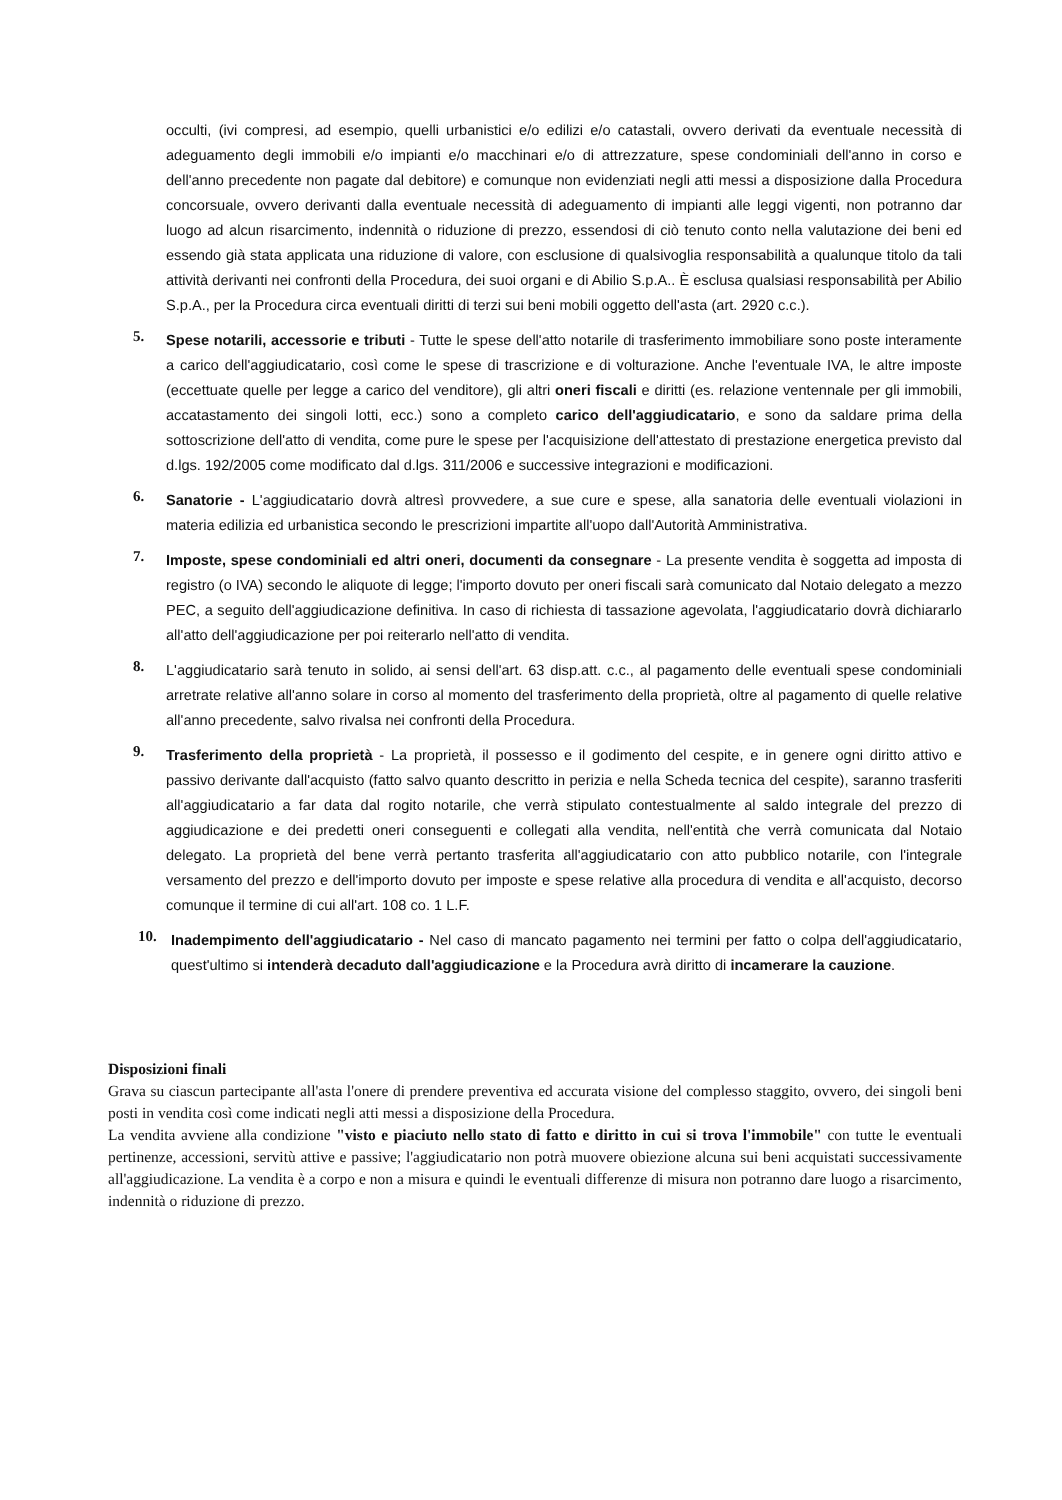occulti, (ivi compresi, ad esempio, quelli urbanistici e/o edilizi e/o catastali, ovvero derivati da eventuale necessità di adeguamento degli immobili e/o impianti e/o macchinari e/o di attrezzature, spese condominiali dell'anno in corso e dell'anno precedente non pagate dal debitore) e comunque non evidenziati negli atti messi a disposizione dalla Procedura concorsuale, ovvero derivanti dalla eventuale necessità di adeguamento di impianti alle leggi vigenti, non potranno dar luogo ad alcun risarcimento, indennità o riduzione di prezzo, essendosi di ciò tenuto conto nella valutazione dei beni ed essendo già stata applicata una riduzione di valore, con esclusione di qualsivoglia responsabilità a qualunque titolo da tali attività derivanti nei confronti della Procedura, dei suoi organi e di Abilio S.p.A.. È esclusa qualsiasi responsabilità per Abilio S.p.A., per la Procedura circa eventuali diritti di terzi sui beni mobili oggetto dell'asta (art. 2920 c.c.).
5.
Spese notarili, accessorie e tributi - Tutte le spese dell'atto notarile di trasferimento immobiliare sono poste interamente a carico dell'aggiudicatario, così come le spese di trascrizione e di volturazione. Anche l'eventuale IVA, le altre imposte (eccettuate quelle per legge a carico del venditore), gli altri oneri fiscali e diritti (es. relazione ventennale per gli immobili, accatastamento dei singoli lotti, ecc.) sono a completo carico dell'aggiudicatario, e sono da saldare prima della sottoscrizione dell'atto di vendita, come pure le spese per l'acquisizione dell'attestato di prestazione energetica previsto dal d.lgs. 192/2005 come modificato dal d.lgs. 311/2006 e successive integrazioni e modificazioni.
6.
Sanatorie - L'aggiudicatario dovrà altresì provvedere, a sue cure e spese, alla sanatoria delle eventuali violazioni in materia edilizia ed urbanistica secondo le prescrizioni impartite all'uopo dall'Autorità Amministrativa.
7.
Imposte, spese condominiali ed altri oneri, documenti da consegnare - La presente vendita è soggetta ad imposta di registro (o IVA) secondo le aliquote di legge; l'importo dovuto per oneri fiscali sarà comunicato dal Notaio delegato a mezzo PEC, a seguito dell'aggiudicazione definitiva. In caso di richiesta di tassazione agevolata, l'aggiudicatario dovrà dichiararlo all'atto dell'aggiudicazione per poi reiterarlo nell'atto di vendita.
8.
L'aggiudicatario sarà tenuto in solido, ai sensi dell'art. 63 disp.att. c.c., al pagamento delle eventuali spese condominiali arretrate relative all'anno solare in corso al momento del trasferimento della proprietà, oltre al pagamento di quelle relative all'anno precedente, salvo rivalsa nei confronti della Procedura.
9.
Trasferimento della proprietà - La proprietà, il possesso e il godimento del cespite, e in genere ogni diritto attivo e passivo derivante dall'acquisto (fatto salvo quanto descritto in perizia e nella Scheda tecnica del cespite), saranno trasferiti all'aggiudicatario a far data dal rogito notarile, che verrà stipulato contestualmente al saldo integrale del prezzo di aggiudicazione e dei predetti oneri conseguenti e collegati alla vendita, nell'entità che verrà comunicata dal Notaio delegato. La proprietà del bene verrà pertanto trasferita all'aggiudicatario con atto pubblico notarile, con l'integrale versamento del prezzo e dell'importo dovuto per imposte e spese relative alla procedura di vendita e all'acquisto, decorso comunque il termine di cui all'art. 108 co. 1 L.F.
10.
Inadempimento dell'aggiudicatario - Nel caso di mancato pagamento nei termini per fatto o colpa dell'aggiudicatario, quest'ultimo si intenderà decaduto dall'aggiudicazione e la Procedura avrà diritto di incamerare la cauzione.
Disposizioni finali
Grava su ciascun partecipante all'asta l'onere di prendere preventiva ed accurata visione del complesso staggito, ovvero, dei singoli beni posti in vendita così come indicati negli atti messi a disposizione della Procedura.
La vendita avviene alla condizione "visto e piaciuto nello stato di fatto e diritto in cui si trova l'immobile" con tutte le eventuali pertinenze, accessioni, servitù attive e passive; l'aggiudicatario non potrà muovere obiezione alcuna sui beni acquistati successivamente all'aggiudicazione. La vendita è a corpo e non a misura e quindi le eventuali differenze di misura non potranno dare luogo a risarcimento, indennità o riduzione di prezzo.